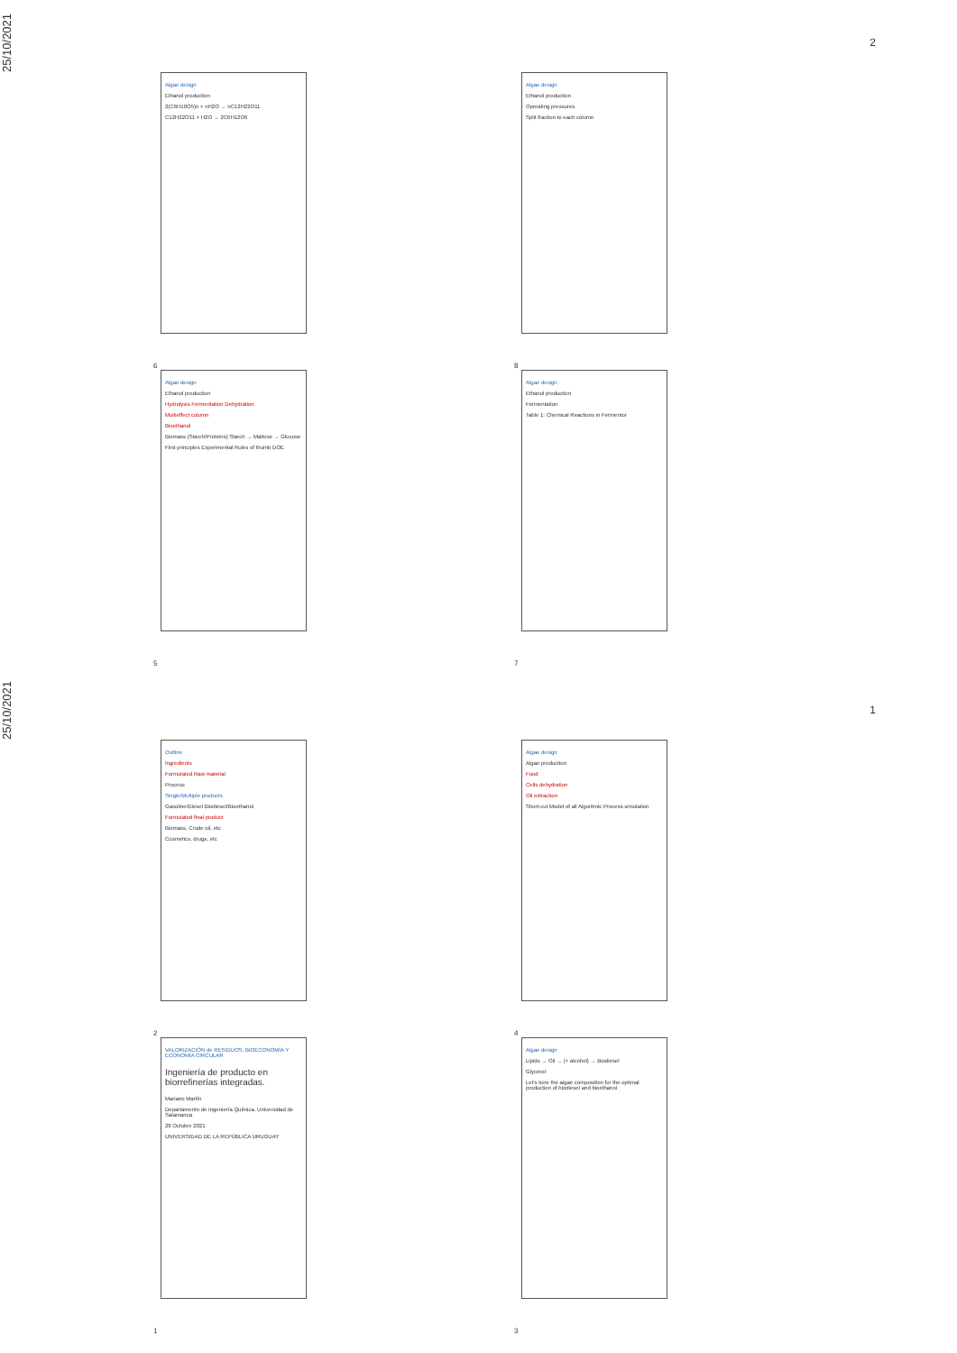25/10/2021
Algae design
Ethanol production
2(C6H10O5)n + nH2O → nC12H22O11
C12H22O11 + H2O → 2C6H12O6
6
Algae design
Ethanol production
Operating pressures
Split fraction to each column
8
Algae design
Ethanol production
Hydrolysis Fermentation Dehydration
Multieffect column
Bioethanol
Biomass (Starch/Proteins) Starch → Maltose → Glucose
First principles Experimental Rules of thumb DOE
5
Algae design
Ethanol production
Fermentation
Table 1: Chemical Reactions in Fermentor
7
2
25/10/2021
Outline
Ingredients
Formulated Raw material
Process
Single/Multiple products
Gasoline/Diesel Biodiesel/Bioethanol
Formulated final product
Biomass, Crude oil, etc
Cosmetics, drugs, etc
2
Algae design
Algae production
Food
Cells dehydration
Oil extraction
Short-cut Model of all Algoritmic Process simulation
4
VALORIZACIÓN de RESIDUOS, BIOECONOMÍA Y ECONOMÍA CIRCULAR
Ingeniería de producto en biorrefinerías integradas.
Mariano Martín
Departamento de Ingeniería Química. Universidad de Salamanca
28 Octubre 2021
UNIVERSIDAD DE LA REPÚBLICA URUGUAY
1
Algae design
Lipids → Oil → (+ alcohol) → Biodiesel
Glycerol
Let's tune the algae composition for the optimal production of biodiesel and bioethanol
3
1